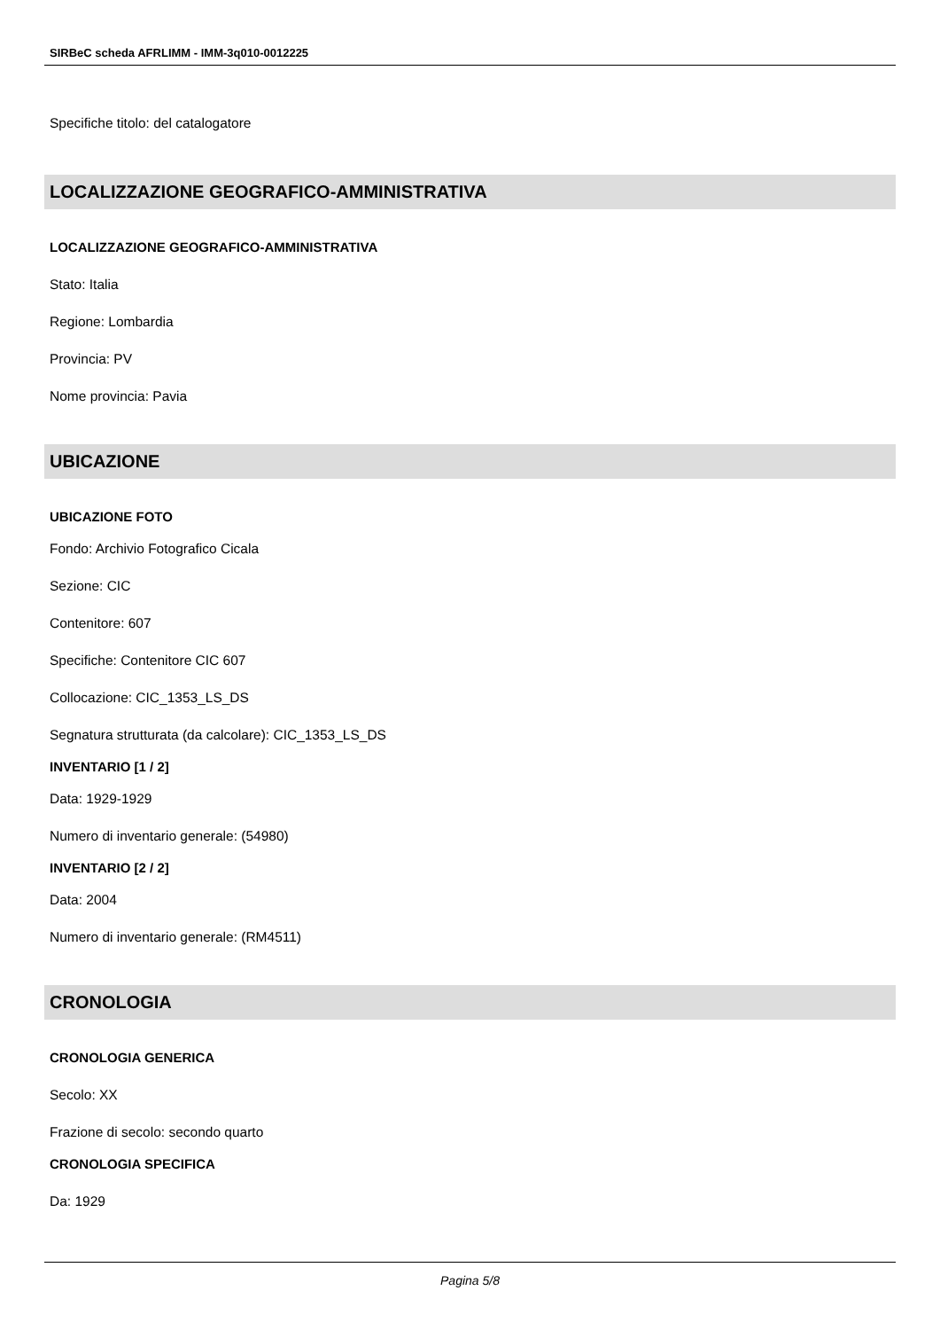SIRBeC scheda AFRLIMM - IMM-3q010-0012225
Specifiche titolo: del catalogatore
LOCALIZZAZIONE GEOGRAFICO-AMMINISTRATIVA
LOCALIZZAZIONE GEOGRAFICO-AMMINISTRATIVA
Stato: Italia
Regione: Lombardia
Provincia: PV
Nome provincia: Pavia
UBICAZIONE
UBICAZIONE FOTO
Fondo: Archivio Fotografico Cicala
Sezione: CIC
Contenitore: 607
Specifiche: Contenitore CIC 607
Collocazione: CIC_1353_LS_DS
Segnatura strutturata (da calcolare): CIC_1353_LS_DS
INVENTARIO [1 / 2]
Data: 1929-1929
Numero di inventario generale: (54980)
INVENTARIO [2 / 2]
Data: 2004
Numero di inventario generale: (RM4511)
CRONOLOGIA
CRONOLOGIA GENERICA
Secolo: XX
Frazione di secolo: secondo quarto
CRONOLOGIA SPECIFICA
Da: 1929
Pagina 5/8